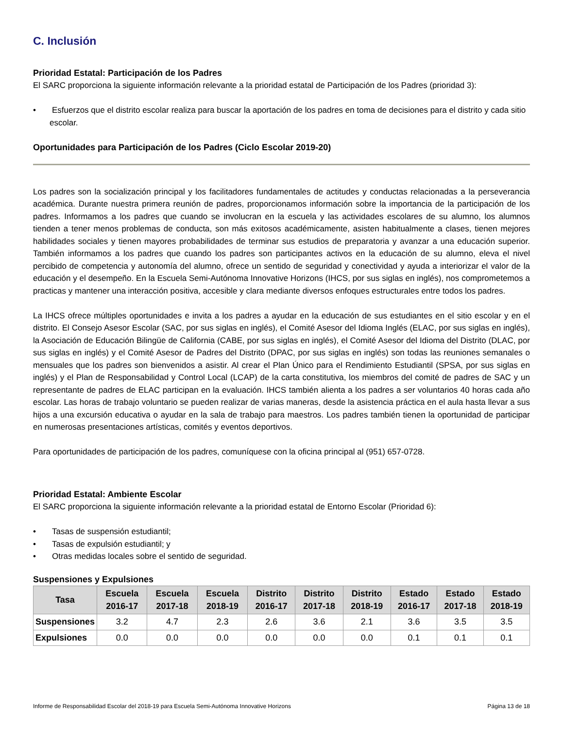C. Inclusión
Prioridad Estatal: Participación de los Padres
El SARC proporciona la siguiente información relevante a la prioridad estatal de Participación de los Padres (prioridad 3):
• Esfuerzos que el distrito escolar realiza para buscar la aportación de los padres en toma de decisiones para el distrito y cada sitio escolar.
Oportunidades para Participación de los Padres (Ciclo Escolar 2019-20)
Los padres son la socialización principal y los facilitadores fundamentales de actitudes y conductas relacionadas a la perseverancia académica. Durante nuestra primera reunión de padres, proporcionamos información sobre la importancia de la participación de los padres. Informamos a los padres que cuando se involucran en la escuela y las actividades escolares de su alumno, los alumnos tienden a tener menos problemas de conducta, son más exitosos académicamente, asisten habitualmente a clases, tienen mejores habilidades sociales y tienen mayores probabilidades de terminar sus estudios de preparatoria y avanzar a una educación superior. También informamos a los padres que cuando los padres son participantes activos en la educación de su alumno, eleva el nivel percibido de competencia y autonomía del alumno, ofrece un sentido de seguridad y conectividad y ayuda a interiorizar el valor de la educación y el desempeño. En la Escuela Semi-Autónoma Innovative Horizons (IHCS, por sus siglas en inglés), nos comprometemos a practicas y mantener una interacción positiva, accesible y clara mediante diversos enfoques estructurales entre todos los padres.
La IHCS ofrece múltiples oportunidades e invita a los padres a ayudar en la educación de sus estudiantes en el sitio escolar y en el distrito. El Consejo Asesor Escolar (SAC, por sus siglas en inglés), el Comité Asesor del Idioma Inglés (ELAC, por sus siglas en inglés), la Asociación de Educación Bilingüe de California (CABE, por sus siglas en inglés), el Comité Asesor del Idioma del Distrito (DLAC, por sus siglas en inglés) y el Comité Asesor de Padres del Distrito (DPAC, por sus siglas en inglés) son todas las reuniones semanales o mensuales que los padres son bienvenidos a asistir. Al crear el Plan Único para el Rendimiento Estudiantil (SPSA, por sus siglas en inglés) y el Plan de Responsabilidad y Control Local (LCAP) de la carta constitutiva, los miembros del comité de padres de SAC y un representante de padres de ELAC participan en la evaluación. IHCS también alienta a los padres a ser voluntarios 40 horas cada año escolar. Las horas de trabajo voluntario se pueden realizar de varias maneras, desde la asistencia práctica en el aula hasta llevar a sus hijos a una excursión educativa o ayudar en la sala de trabajo para maestros. Los padres también tienen la oportunidad de participar en numerosas presentaciones artísticas, comités y eventos deportivos.
Para oportunidades de participación de los padres, comuníquese con la oficina principal al (951) 657-0728.
Prioridad Estatal: Ambiente Escolar
El SARC proporciona la siguiente información relevante a la prioridad estatal de Entorno Escolar (Prioridad 6):
• Tasas de suspensión estudiantil;
• Tasas de expulsión estudiantil; y
• Otras medidas locales sobre el sentido de seguridad.
Suspensiones y Expulsiones
| Tasa | Escuela 2016-17 | Escuela 2017-18 | Escuela 2018-19 | Distrito 2016-17 | Distrito 2017-18 | Distrito 2018-19 | Estado 2016-17 | Estado 2017-18 | Estado 2018-19 |
| --- | --- | --- | --- | --- | --- | --- | --- | --- | --- |
| Suspensiones | 3.2 | 4.7 | 2.3 | 2.6 | 3.6 | 2.1 | 3.6 | 3.5 | 3.5 |
| Expulsiones | 0.0 | 0.0 | 0.0 | 0.0 | 0.0 | 0.0 | 0.1 | 0.1 | 0.1 |
Informe de Responsabilidad Escolar del 2018-19 para Escuela Semi-Autónoma Innovative Horizons Página 13 de 18